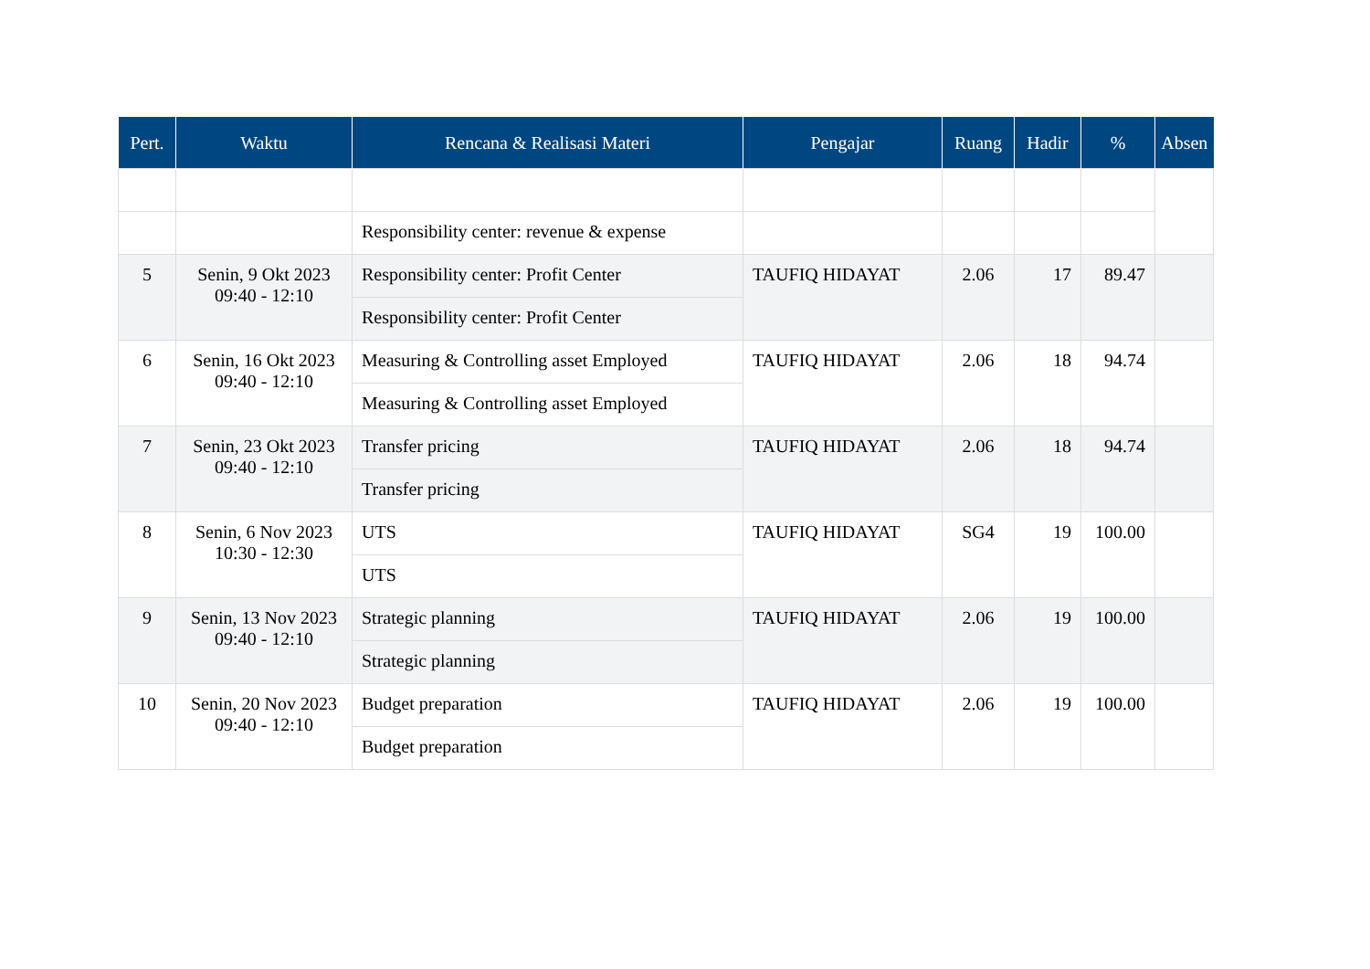| Pert. | Waktu | Rencana & Realisasi Materi | Pengajar | Ruang | Hadir | % | Absen |
| --- | --- | --- | --- | --- | --- | --- | --- |
| | | Responsibility center: revenue & expense | | | | | |
| 5 | Senin, 9 Okt 2023 09:40 - 12:10 | Responsibility center: Profit Center | TAUFIQ HIDAYAT | 2.06 | 17 | 89.47 | |
| | | Responsibility center: Profit Center | | | | | |
| 6 | Senin, 16 Okt 2023 09:40 - 12:10 | Measuring & Controlling asset Employed | TAUFIQ HIDAYAT | 2.06 | 18 | 94.74 | |
| | | Measuring & Controlling asset Employed | | | | | |
| 7 | Senin, 23 Okt 2023 09:40 - 12:10 | Transfer pricing | TAUFIQ HIDAYAT | 2.06 | 18 | 94.74 | |
| | | Transfer pricing | | | | | |
| 8 | Senin, 6 Nov 2023 10:30 - 12:30 | UTS | TAUFIQ HIDAYAT | SG4 | 19 | 100.00 | |
| | | UTS | | | | | |
| 9 | Senin, 13 Nov 2023 09:40 - 12:10 | Strategic planning | TAUFIQ HIDAYAT | 2.06 | 19 | 100.00 | |
| | | Strategic planning | | | | | |
| 10 | Senin, 20 Nov 2023 09:40 - 12:10 | Budget preparation | TAUFIQ HIDAYAT | 2.06 | 19 | 100.00 | |
| | | Budget preparation | | | | | |